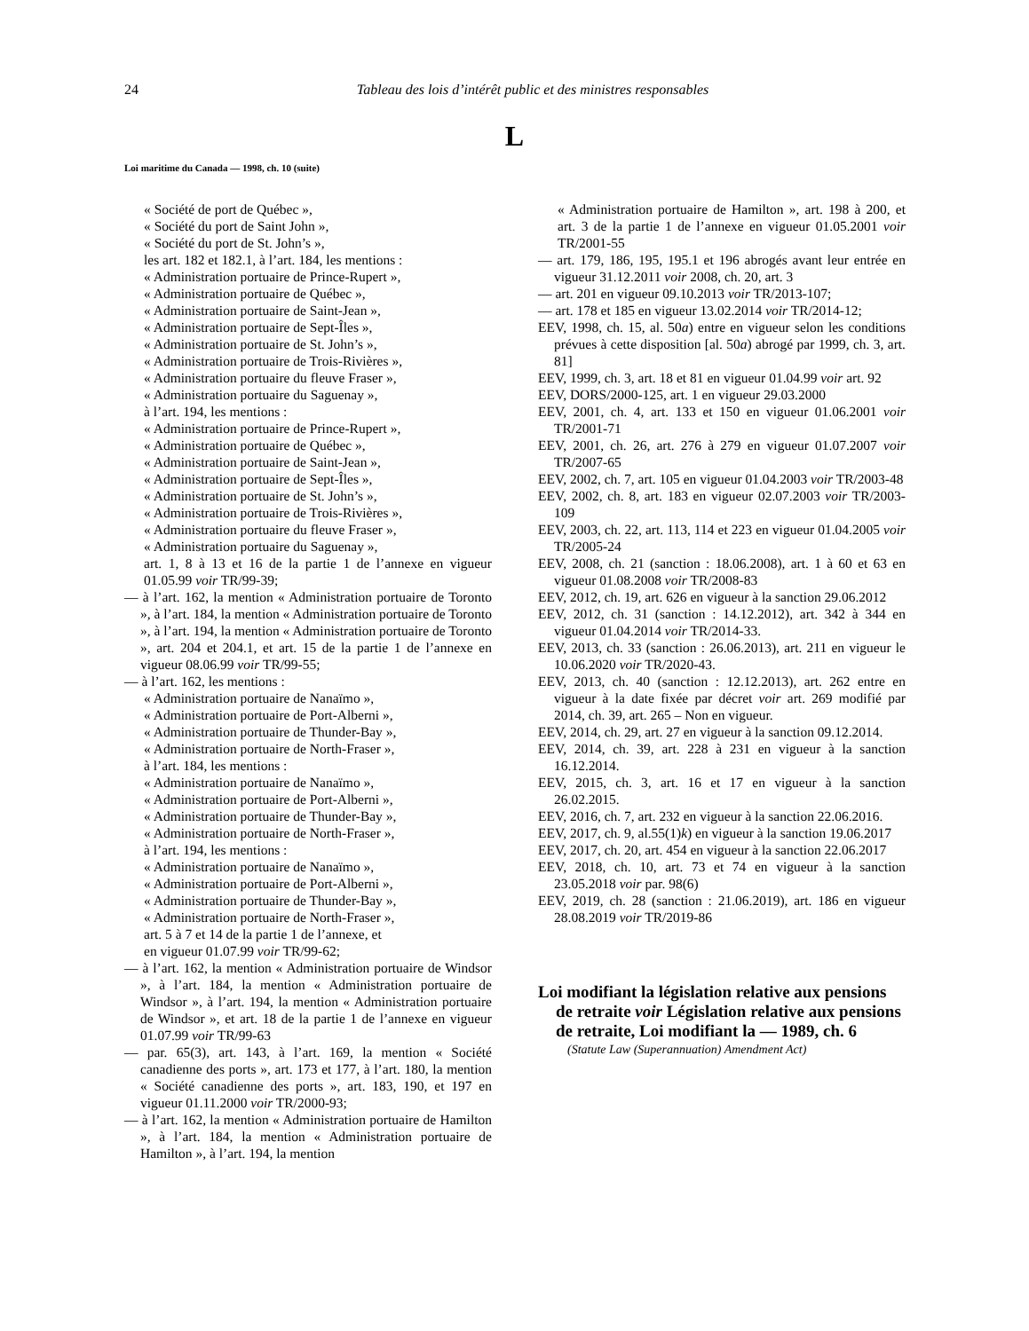24 Tableau des lois d’intérêt public et des ministres responsables
L
Loi maritime du Canada — 1998, ch. 10 (suite)
« Société de port de Québec »,
« Société du port de Saint John »,
« Société du port de St. John’s »,
les art. 182 et 182.1, à l’art. 184, les mentions :
« Administration portuaire de Prince-Rupert »,
« Administration portuaire de Québec »,
« Administration portuaire de Saint-Jean »,
« Administration portuaire de Sept-Îles »,
« Administration portuaire de St. John’s »,
« Administration portuaire de Trois-Rivières »,
« Administration portuaire du fleuve Fraser »,
« Administration portuaire du Saguenay »,
à l’art. 194, les mentions :
« Administration portuaire de Prince-Rupert »,
« Administration portuaire de Québec »,
« Administration portuaire de Saint-Jean »,
« Administration portuaire de Sept-Îles »,
« Administration portuaire de St. John’s »,
« Administration portuaire de Trois-Rivières »,
« Administration portuaire du fleuve Fraser »,
« Administration portuaire du Saguenay »,
art. 1, 8 à 13 et 16 de la partie 1 de l’annexe en vigueur 01.05.99 voir TR/99-39;
— à l’art. 162, la mention « Administration portuaire de Toronto », à l’art. 184, la mention « Administration portuaire de Toronto », à l’art. 194, la mention « Administration portuaire de Toronto », art. 204 et 204.1, et art. 15 de la partie 1 de l’annexe en vigueur 08.06.99 voir TR/99-55;
— à l’art. 162, les mentions :
« Administration portuaire de Nanaïmo »,
« Administration portuaire de Port-Alberni »,
« Administration portuaire de Thunder-Bay »,
« Administration portuaire de North-Fraser »,
à l’art. 184, les mentions :
« Administration portuaire de Nanaïmo »,
« Administration portuaire de Port-Alberni »,
« Administration portuaire de Thunder-Bay »,
« Administration portuaire de North-Fraser »,
à l’art. 194, les mentions :
« Administration portuaire de Nanaïmo »,
« Administration portuaire de Port-Alberni »,
« Administration portuaire de Thunder-Bay »,
« Administration portuaire de North-Fraser »,
art. 5 à 7 et 14 de la partie 1 de l’annexe, et
en vigueur 01.07.99 voir TR/99-62;
— à l’art. 162, la mention « Administration portuaire de Windsor », à l’art. 184, la mention « Administration portuaire de Windsor », à l’art. 194, la mention « Administration portuaire de Windsor », et art. 18 de la partie 1 de l’annexe en vigueur 01.07.99 voir TR/99-63
— par. 65(3), art. 143, à l’art. 169, la mention « Société canadienne des ports », art. 173 et 177, à l’art. 180, la mention « Société canadienne des ports », art. 183, 190, et 197 en vigueur 01.11.2000 voir TR/2000-93;
— à l’art. 162, la mention « Administration portuaire de Hamilton », à l’art. 184, la mention « Administration portuaire de Hamilton », à l’art. 194, la mention
« Administration portuaire de Hamilton », art. 198 à 200, et art. 3 de la partie 1 de l’annexe en vigueur 01.05.2001 voir TR/2001-55
— art. 179, 186, 195, 195.1 et 196 abrogés avant leur entrée en vigueur 31.12.2011 voir 2008, ch. 20, art. 3
— art. 201 en vigueur 09.10.2013 voir TR/2013-107;
— art. 178 et 185 en vigueur 13.02.2014 voir TR/2014-12;
EEV, 1998, ch. 15, al. 50a) entre en vigueur selon les conditions prévues à cette disposition [al. 50a) abrogé par 1999, ch. 3, art. 81]
EEV, 1999, ch. 3, art. 18 et 81 en vigueur 01.04.99 voir art. 92
EEV, DORS/2000-125, art. 1 en vigueur 29.03.2000
EEV, 2001, ch. 4, art. 133 et 150 en vigueur 01.06.2001 voir TR/2001-71
EEV, 2001, ch. 26, art. 276 à 279 en vigueur 01.07.2007 voir TR/2007-65
EEV, 2002, ch. 7, art. 105 en vigueur 01.04.2003 voir TR/2003-48
EEV, 2002, ch. 8, art. 183 en vigueur 02.07.2003 voir TR/2003-109
EEV, 2003, ch. 22, art. 113, 114 et 223 en vigueur 01.04.2005 voir TR/2005-24
EEV, 2008, ch. 21 (sanction : 18.06.2008), art. 1 à 60 et 63 en vigueur 01.08.2008 voir TR/2008-83
EEV, 2012, ch. 19, art. 626 en vigueur à la sanction 29.06.2012
EEV, 2012, ch. 31 (sanction : 14.12.2012), art. 342 à 344 en vigueur 01.04.2014 voir TR/2014-33.
EEV, 2013, ch. 33 (sanction : 26.06.2013), art. 211 en vigueur le 10.06.2020 voir TR/2020-43.
EEV, 2013, ch. 40 (sanction : 12.12.2013), art. 262 entre en vigueur à la date fixée par décret voir art. 269 modifié par 2014, ch. 39, art. 265 – Non en vigueur.
EEV, 2014, ch. 29, art. 27 en vigueur à la sanction 09.12.2014.
EEV, 2014, ch. 39, art. 228 à 231 en vigueur à la sanction 16.12.2014.
EEV, 2015, ch. 3, art. 16 et 17 en vigueur à la sanction 26.02.2015.
EEV, 2016, ch. 7, art. 232 en vigueur à la sanction 22.06.2016.
EEV, 2017, ch. 9, al.55(1)k) en vigueur à la sanction 19.06.2017
EEV, 2017, ch. 20, art. 454 en vigueur à la sanction 22.06.2017
EEV, 2018, ch. 10, art. 73 et 74 en vigueur à la sanction 23.05.2018 voir par. 98(6)
EEV, 2019, ch. 28 (sanction : 21.06.2019), art. 186 en vigueur 28.08.2019 voir TR/2019-86
Loi modifiant la législation relative aux pensions de retraite voir Législation relative aux pensions de retraite, Loi modifiant la — 1989, ch. 6
(Statute Law (Superannuation) Amendment Act)